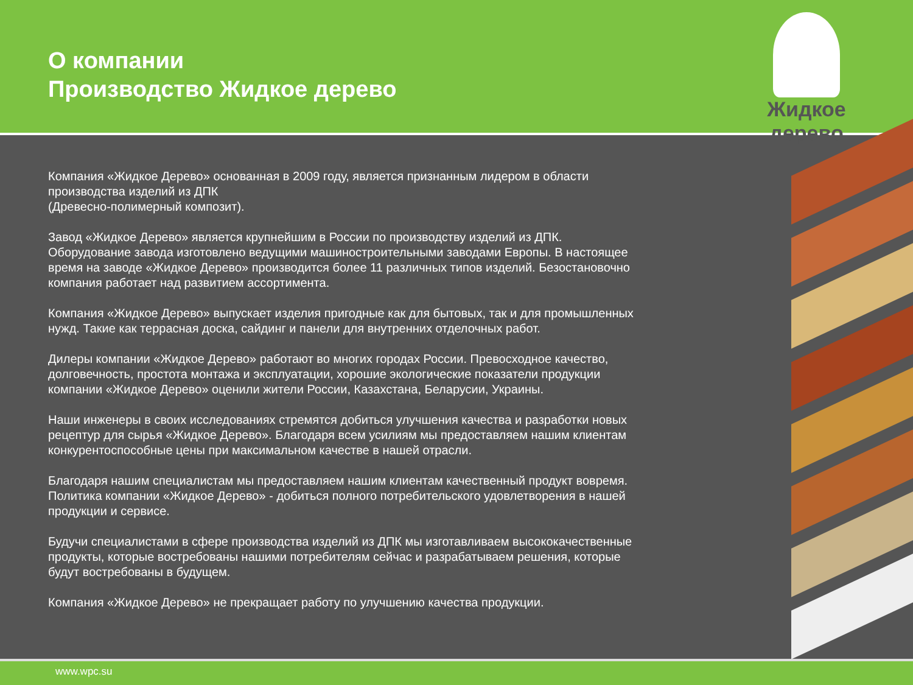О компании
Производство Жидкое дерево
Жидкое дерево
Компания «Жидкое Дерево» основанная в 2009 году, является признанным лидером в области производства изделий из ДПК
(Древесно-полимерный композит).
Завод «Жидкое Дерево» является крупнейшим в России по производству изделий из ДПК. Оборудование завода изготовлено ведущими машиностроительными заводами Европы. В настоящее время на заводе «Жидкое Дерево» производится более 11 различных типов изделий. Безостановочно компания работает над развитием ассортимента.
Компания «Жидкое Дерево» выпускает изделия пригодные как для бытовых, так и для промышленных нужд. Такие как террасная доска, сайдинг и панели для внутренних отделочных работ.
Дилеры компании «Жидкое Дерево» работают во многих городах России. Превосходное качество, долговечность, простота монтажа и эксплуатации, хорошие экологические показатели продукции компании «Жидкое Дерево» оценили жители России, Казахстана, Беларусии, Украины.
Наши инженеры в своих исследованиях стремятся добиться улучшения качества и разработки новых рецептур для сырья «Жидкое Дерево». Благодаря всем усилиям мы предоставляем нашим клиентам конкурентоспособные цены при максимальном качестве в нашей отрасли.
Благодаря нашим специалистам мы предоставляем нашим клиентам качественный продукт вовремя. Политика компании «Жидкое Дерево» - добиться полного потребительского удовлетворения в нашей продукции и сервисе.
Будучи специалистами в сфере производства изделий из ДПК мы изготавливаем высококачественные продукты, которые востребованы нашими потребителям сейчас и разрабатываем решения, которые будут востребованы в будущем.
Компания «Жидкое Дерево» не прекращает работу по улучшению качества продукции.
www.wpc.su